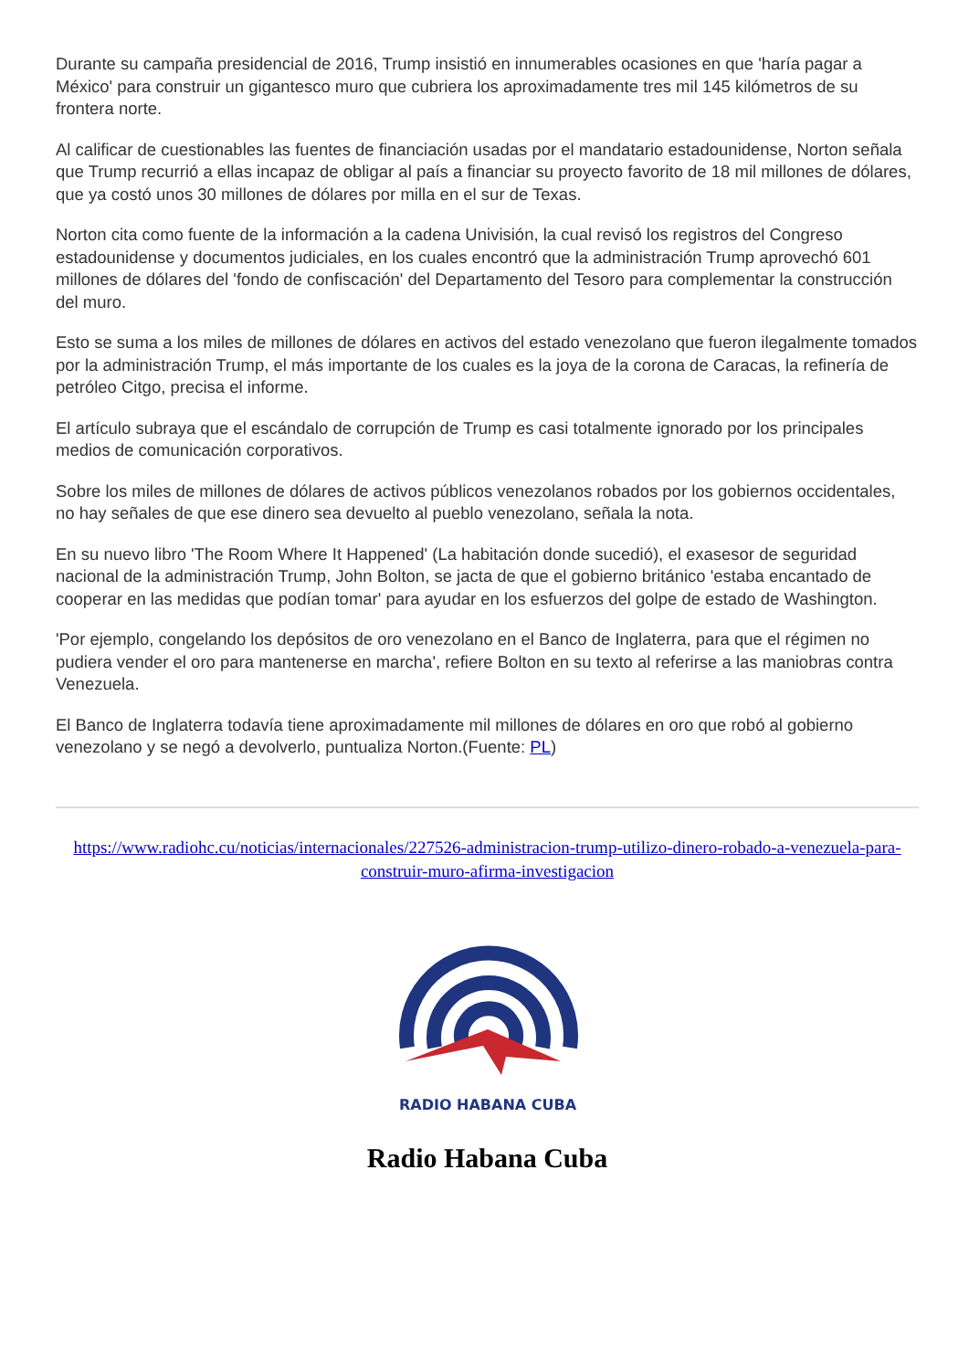Durante su campaña presidencial de 2016, Trump insistió en innumerables ocasiones en que 'haría pagar a México' para construir un gigantesco muro que cubriera los aproximadamente tres mil 145 kilómetros de su frontera norte.
Al calificar de cuestionables las fuentes de financiación usadas por el mandatario estadounidense, Norton señala que Trump recurrió a ellas incapaz de obligar al país a financiar su proyecto favorito de 18 mil millones de dólares, que ya costó unos 30 millones de dólares por milla en el sur de Texas.
Norton cita como fuente de la información a la cadena Univisión, la cual revisó los registros del Congreso estadounidense y documentos judiciales, en los cuales encontró que la administración Trump aprovechó 601 millones de dólares del 'fondo de confiscación' del Departamento del Tesoro para complementar la construcción del muro.
Esto se suma a los miles de millones de dólares en activos del estado venezolano que fueron ilegalmente tomados por la administración Trump, el más importante de los cuales es la joya de la corona de Caracas, la refinería de petróleo Citgo, precisa el informe.
El artículo subraya que el escándalo de corrupción de Trump es casi totalmente ignorado por los principales medios de comunicación corporativos.
Sobre los miles de millones de dólares de activos públicos venezolanos robados por los gobiernos occidentales, no hay señales de que ese dinero sea devuelto al pueblo venezolano, señala la nota.
En su nuevo libro 'The Room Where It Happened' (La habitación donde sucedió), el exasesor de seguridad nacional de la administración Trump, John Bolton, se jacta de que el gobierno británico 'estaba encantado de cooperar en las medidas que podían tomar' para ayudar en los esfuerzos del golpe de estado de Washington.
'Por ejemplo, congelando los depósitos de oro venezolano en el Banco de Inglaterra, para que el régimen no pudiera vender el oro para mantenerse en marcha', refiere Bolton en su texto al referirse a las maniobras contra Venezuela.
El Banco de Inglaterra todavía tiene aproximadamente mil millones de dólares en oro que robó al gobierno venezolano y se negó a devolverlo, puntualiza Norton.(Fuente: PL)
https://www.radiohc.cu/noticias/internacionales/227526-administracion-trump-utilizo-dinero-robado-a-venezuela-para-construir-muro-afirma-investigacion
RADIO HABANA CUBA
Radio Habana Cuba